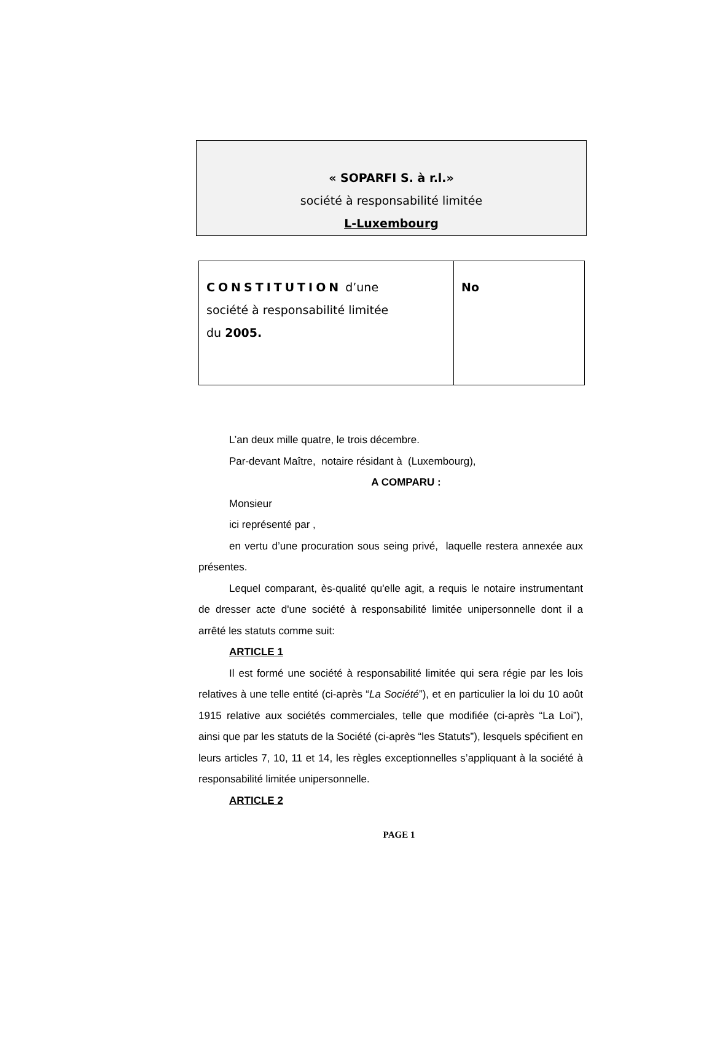« SOPARFI S. à r.l.»
société à responsabilité limitée
L-Luxembourg
| CONSTITUTION d’une société à responsabilité limitée du 2005. | No |
L’an deux mille quatre, le trois décembre.
Par-devant Maître, notaire résidant à (Luxembourg),
A COMPARU :
Monsieur
ici représenté par ,
en vertu d’une procuration sous seing privé, laquelle restera annexée aux présentes.
Lequel comparant, ès-qualité qu'elle agit, a requis le notaire instrumentant de dresser acte d'une société à responsabilité limitée unipersonnelle dont il a arrêté les statuts comme suit:
ARTICLE 1
Il est formé une société à responsabilité limitée qui sera régie par les lois relatives à une telle entité (ci-après “La Société”), et en particulier la loi du 10 août 1915 relative aux sociétés commerciales, telle que modifiée (ci-après “La Loi”), ainsi que par les statuts de la Société (ci-après “les Statuts”), lesquels spécifient en leurs articles 7, 10, 11 et 14, les règles exceptionnelles s’appliquant à la société à responsabilité limitée unipersonnelle.
ARTICLE 2
PAGE 1